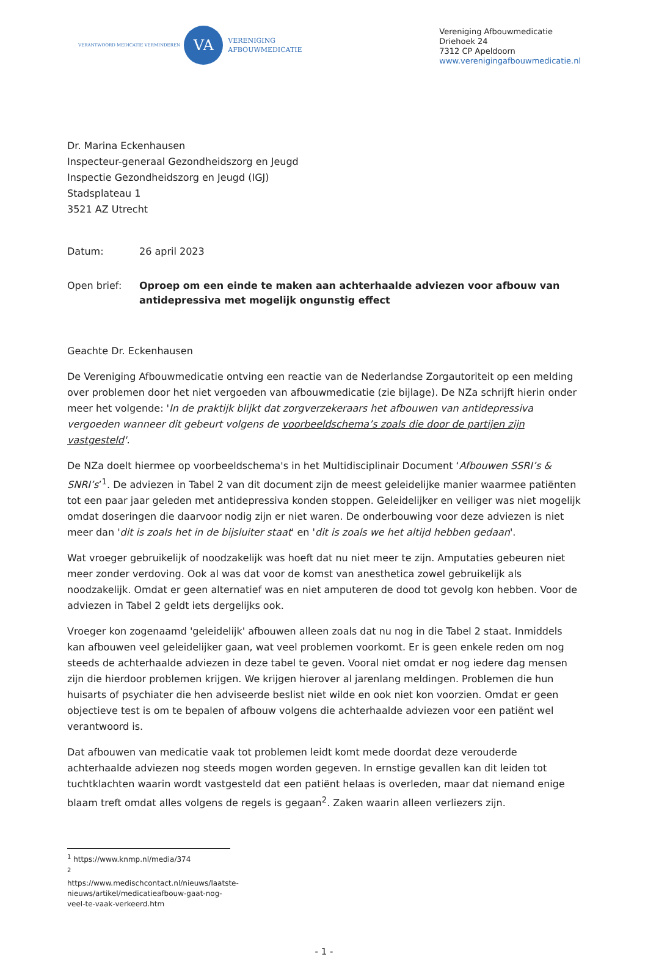VERANTWOORD MEDICATIE VERMINDEREN
VA
VERENIGING
AFBOUWMEDICATIE
Vereniging Afbouwmedicatie
Driehoek 24
7312 CP Apeldoorn
www.verenigingafbouwmedicatie.nl
Dr. Marina Eckenhausen
Inspecteur-generaal Gezondheidszorg en Jeugd
Inspectie Gezondheidszorg en Jeugd (IGJ)
Stadsplateau 1
3521 AZ Utrecht
Datum: 26 april 2023
Open brief: Oproep om een einde te maken aan achterhaalde adviezen voor afbouw van antidepressiva met mogelijk ongunstig effect
Geachte Dr. Eckenhausen
De Vereniging Afbouwmedicatie ontving een reactie van de Nederlandse Zorgautoriteit op een melding over problemen door het niet vergoeden van afbouwmedicatie (zie bijlage). De NZa schrijft hierin onder meer het volgende: 'In de praktijk blijkt dat zorgverzekeraars het afbouwen van antidepressiva vergoeden wanneer dit gebeurt volgens de voorbeeldschema’s zoals die door de partijen zijn vastgesteld'.
De NZa doelt hiermee op voorbeeldschema's in het Multidisciplinair Document ‘Afbouwen SSRI’s & SNRI’s’<sup>1</sup>. De adviezen in Tabel 2 van dit document zijn de meest geleidelijke manier waarmee patiënten tot een paar jaar geleden met antidepressiva konden stoppen. Geleidelijker en veiliger was niet mogelijk omdat doseringen die daarvoor nodig zijn er niet waren. De onderbouwing voor deze adviezen is niet meer dan 'dit is zoals het in de bijsluiter staat' en 'dit is zoals we het altijd hebben gedaan'.
Wat vroeger gebruikelijk of noodzakelijk was hoeft dat nu niet meer te zijn. Amputaties gebeuren niet meer zonder verdoving. Ook al was dat voor de komst van anesthetica zowel gebruikelijk als noodzakelijk. Omdat er geen alternatief was en niet amputeren de dood tot gevolg kon hebben. Voor de adviezen in Tabel 2 geldt iets dergelijks ook.
Vroeger kon zogenaamd 'geleidelijk' afbouwen alleen zoals dat nu nog in die Tabel 2 staat. Inmiddels kan afbouwen veel geleidelijker gaan, wat veel problemen voorkomt. Er is geen enkele reden om nog steeds de achterhaalde adviezen in deze tabel te geven. Vooral niet omdat er nog iedere dag mensen zijn die hierdoor problemen krijgen. We krijgen hierover al jarenlang meldingen. Problemen die hun huisarts of psychiater die hen adviseerde beslist niet wilde en ook niet kon voorzien. Omdat er geen objectieve test is om te bepalen of afbouw volgens die achterhaalde adviezen voor een patiënt wel verantwoord is.
Dat afbouwen van medicatie vaak tot problemen leidt komt mede doordat deze verouderde achterhaalde adviezen nog steeds mogen worden gegeven. In ernstige gevallen kan dit leiden tot tuchtklachten waarin wordt vastgesteld dat een patiënt helaas is overleden, maar dat niemand enige blaam treft omdat alles volgens de regels is gegaan<sup>2</sup>. Zaken waarin alleen verliezers zijn.
<sup>1</sup> https://www.knmp.nl/media/374
<sup>2</sup> https://www.medischcontact.nl/nieuws/laatste-nieuws/artikel/medicatieafbouw-gaat-nog-veel-te-vaak-verkeerd.htm
- 1 -